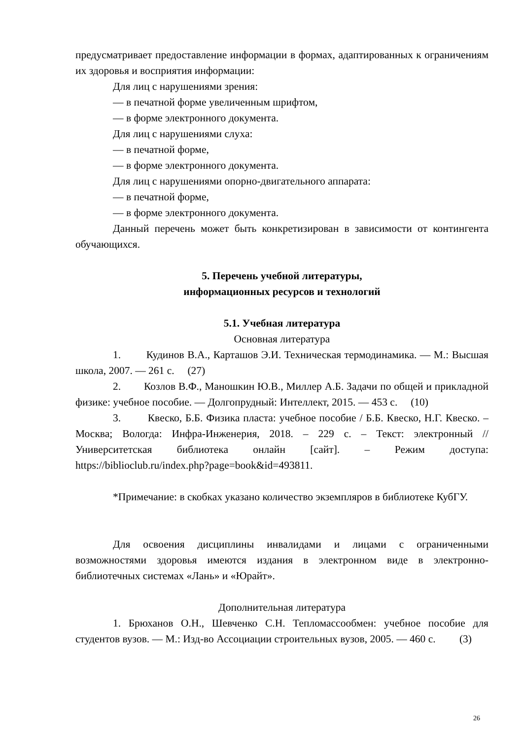предусматривает предоставление информации в формах, адаптированных к ограничениям их здоровья и восприятия информации:
Для лиц с нарушениями зрения:
— в печатной форме увеличенным шрифтом,
— в форме электронного документа.
Для лиц с нарушениями слуха:
— в печатной форме,
— в форме электронного документа.
Для лиц с нарушениями опорно-двигательного аппарата:
— в печатной форме,
— в форме электронного документа.
Данный перечень может быть конкретизирован в зависимости от контингента обучающихся.
5. Перечень учебной литературы,
информационных ресурсов и технологий
5.1. Учебная литература
Основная литература
1. Кудинов В.А., Карташов Э.И. Техническая термодинамика. — М.: Высшая школа, 2007. — 261 с. (27)
2. Козлов В.Ф., Маношкин Ю.В., Миллер А.Б. Задачи по общей и прикладной физике: учебное пособие. — Долгопрудный: Интеллект, 2015. — 453 с. (10)
3. Квеско, Б.Б. Физика пласта: учебное пособие / Б.Б. Квеско, Н.Г. Квеско. – Москва; Вологда: Инфра-Инженерия, 2018. – 229 с. – Текст: электронный // Университетская библиотека онлайн [сайт]. – Режим доступа: https://biblioclub.ru/index.php?page=book&id=493811.
*Примечание: в скобках указано количество экземпляров в библиотеке КубГУ.
Для освоения дисциплины инвалидами и лицами с ограниченными возможностями здоровья имеются издания в электронном виде в электронно-библиотечных системах «Лань» и «Юрайт».
Дополнительная литература
1. Брюханов О.Н., Шевченко С.Н. Тепломассообмен: учебное пособие для студентов вузов. — М.: Изд-во Ассоциации строительных вузов, 2005. — 460 с. (3)
26